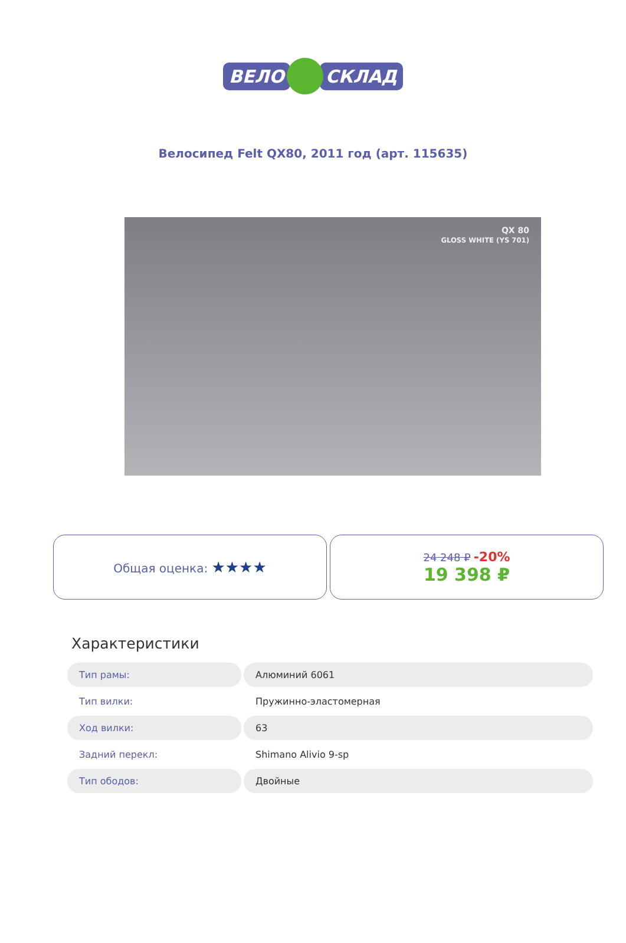ВЕЛО СКЛАД
Велосипед Felt QX80, 2011 год (арт. 115635)
QX 80
GLOSS WHITE (YS 701)
Общая оценка: ★★★★
24 248 ₽ -20%
19 398 ₽
Характеристики
| Тип рамы: | Алюминий 6061 |
| Тип вилки: | Пружинно-эластомерная |
| Ход вилки: | 63 |
| Задний перекл: | Shimano Alivio 9-sp |
| Тип ободов: | Двойные |